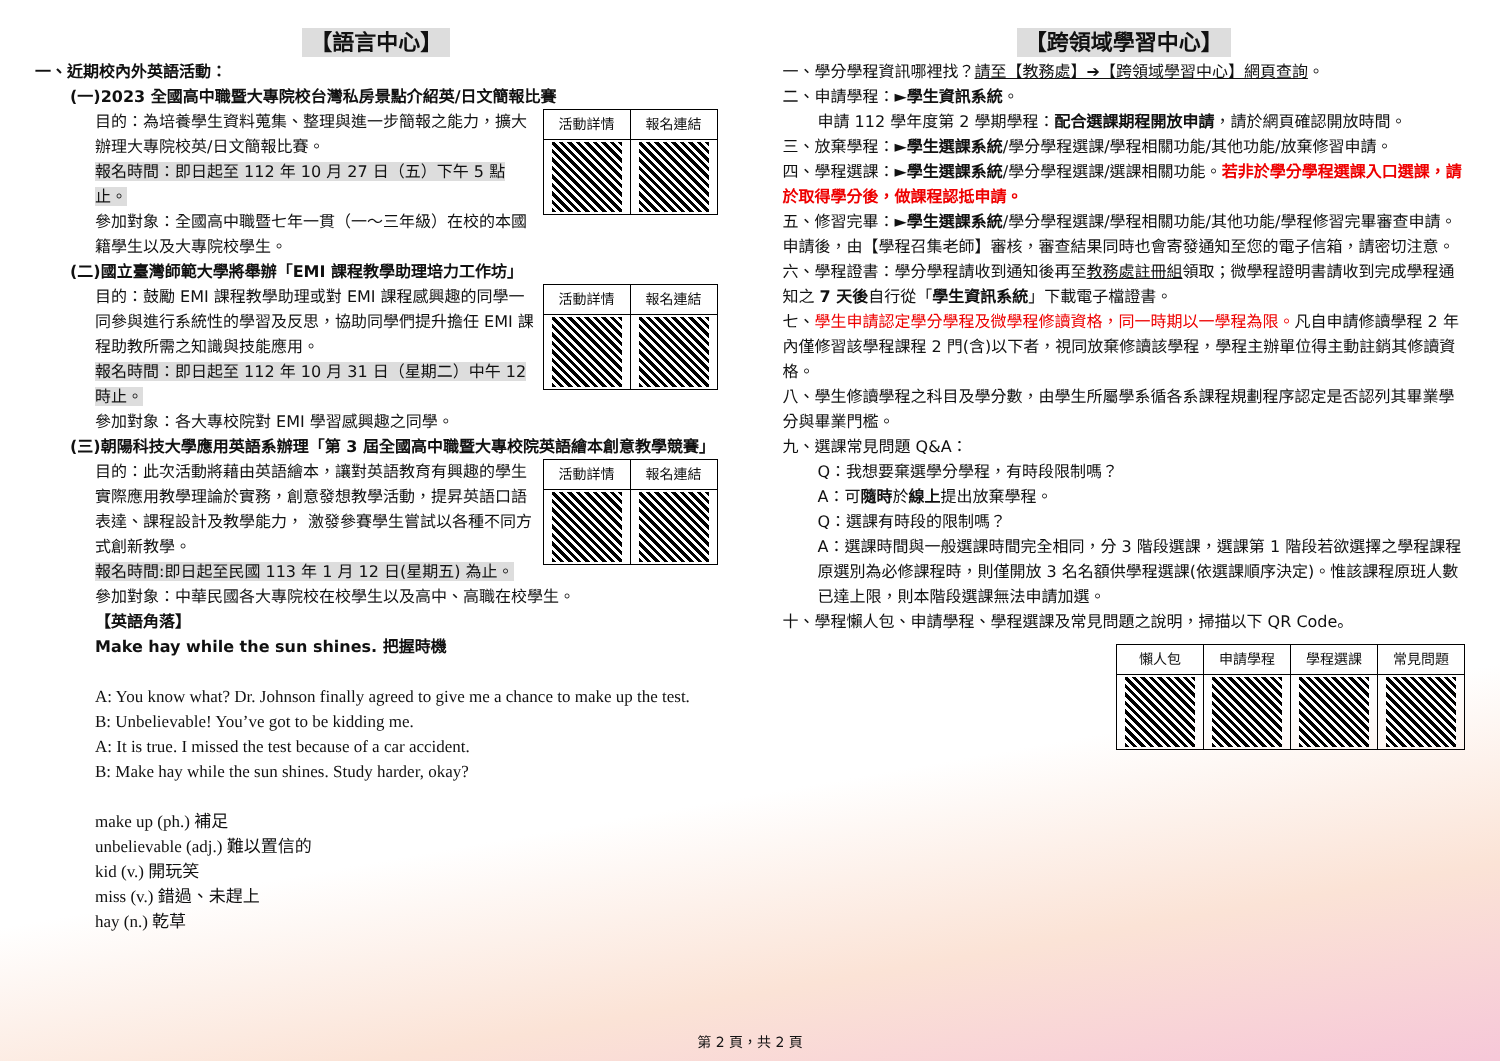【語言中心】
一、近期校內外英語活動：
(一)2023 全國高中職暨大專院校台灣私房景點介紹英/日文簡報比賽
| 活動詳情 | 報名連結 |
| --- | --- |
目的：為培養學生資料蒐集、整理與進一步簡報之能力，擴大辦理大專院校英/日文簡報比賽。
報名時間：即日起至 112 年 10 月 27 日（五）下午 5 點止。
參加對象：全國高中職暨七年一貫（一～三年級）在校的本國籍學生以及大專院校學生。
(二)國立臺灣師範大學將舉辦「EMI 課程教學助理培力工作坊」
| 活動詳情 | 報名連結 |
| --- | --- |
目的：鼓勵 EMI 課程教學助理或對 EMI 課程感興趣的同學一同參與進行系統性的學習及反思，協助同學們提升擔任 EMI 課程助教所需之知識與技能應用。
報名時間：即日起至 112 年 10 月 31 日（星期二）中午 12 時止。
參加對象：各大專校院對 EMI 學習感興趣之同學。
(三)朝陽科技大學應用英語系辦理「第 3 屆全國高中職暨大專校院英語繪本創意教學競賽」
| 活動詳情 | 報名連結 |
| --- | --- |
目的：此次活動將藉由英語繪本，讓對英語教育有興趣的學生實際應用教學理論於實務，創意發想教學活動，提昇英語口語表達、課程設計及教學能力， 激發參賽學生嘗試以各種不同方式創新教學。
報名時間:即日起至民國 113 年 1 月 12 日(星期五) 為止。
參加對象：中華民國各大專院校在校學生以及高中、高職在校學生。
【英語角落】
Make hay while the sun shines. 把握時機
A: You know what? Dr. Johnson finally agreed to give me a chance to make up the test.
B: Unbelievable! You’ve got to be kidding me.
A: It is true. I missed the test because of a car accident.
B: Make hay while the sun shines. Study harder, okay?
make up (ph.) 補足
unbelievable (adj.) 難以置信的
kid (v.) 開玩笑
miss (v.) 錯過、未趕上
hay (n.) 乾草
【跨領域學習中心】
一、學分學程資訊哪裡找？請至【教務處】➔【跨領域學習中心】網頁查詢。
二、申請學程：►學生資訊系統。
申請 112 學年度第 2 學期學程：配合選課期程開放申請，請於網頁確認開放時間。
三、放棄學程：►學生選課系統/學分學程選課/學程相關功能/其他功能/放棄修習申請。
四、學程選課：►學生選課系統/學分學程選課/選課相關功能。若非於學分學程選課入口選課，請於取得學分後，做課程認抵申請。
五、修習完畢：►學生選課系統/學分學程選課/學程相關功能/其他功能/學程修習完畢審查申請。申請後，由【學程召集老師】審核，審查結果同時也會寄發通知至您的電子信箱，請密切注意。
六、學程證書：學分學程請收到通知後再至教務處註冊組領取；微學程證明書請收到完成學程通知之 7 天後自行從「學生資訊系統」下載電子檔證書。
七、學生申請認定學分學程及微學程修讀資格，同一時期以一學程為限。凡自申請修讀學程 2 年內僅修習該學程課程 2 門(含)以下者，視同放棄修讀該學程，學程主辦單位得主動註銷其修讀資格。
八、學生修讀學程之科目及學分數，由學生所屬學系循各系課程規劃程序認定是否認列其畢業學分與畢業門檻。
九、選課常見問題 Q&A：
Q：我想要棄選學分學程，有時段限制嗎？
A：可隨時於線上提出放棄學程。
Q：選課有時段的限制嗎？
A：選課時間與一般選課時間完全相同，分 3 階段選課，選課第 1 階段若欲選擇之學程課程原選別為必修課程時，則僅開放 3 名名額供學程選課(依選課順序決定)。惟該課程原班人數已達上限，則本階段選課無法申請加選。
十、學程懶人包、申請學程、學程選課及常見問題之說明，掃描以下 QR Code。
| 懶人包 | 申請學程 | 學程選課 | 常見問題 |
| --- | --- | --- | --- |
第 2 頁，共 2 頁